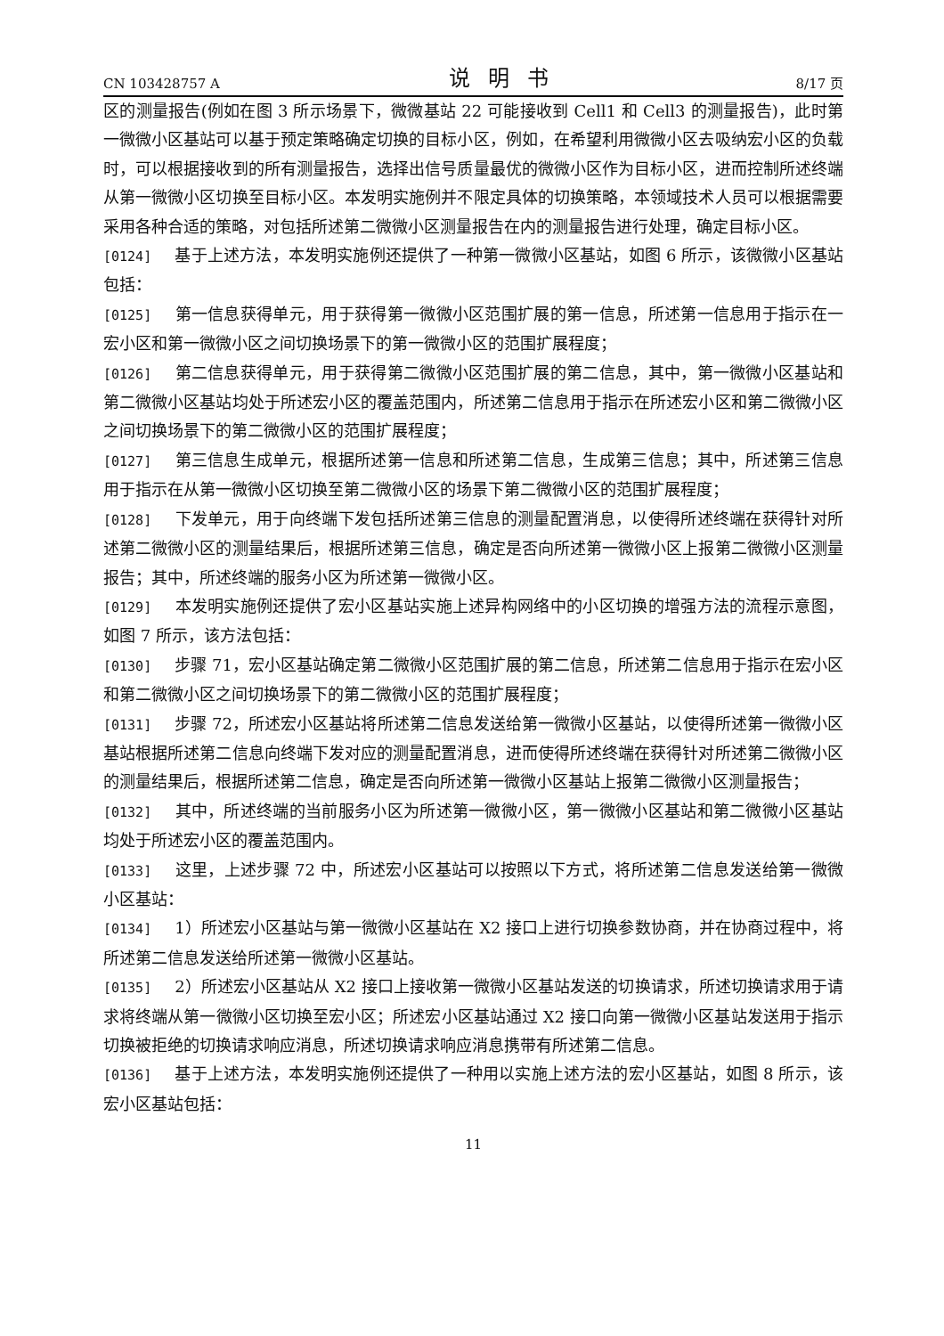CN 103428757 A 说明书 8/17 页
区的测量报告(例如在图 3 所示场景下，微微基站 22 可能接收到 Cell1 和 Cell3 的测量报告)，此时第一微微小区基站可以基于预定策略确定切换的目标小区，例如，在希望利用微微小区去吸纳宏小区的负载时，可以根据接收到的所有测量报告，选择出信号质量最优的微微小区作为目标小区，进而控制所述终端从第一微微小区切换至目标小区。本发明实施例并不限定具体的切换策略，本领域技术人员可以根据需要采用各种合适的策略，对包括所述第二微微小区测量报告在内的测量报告进行处理，确定目标小区。
[0124] 基于上述方法，本发明实施例还提供了一种第一微微小区基站，如图 6 所示，该微微小区基站包括：
[0125] 第一信息获得单元，用于获得第一微微小区范围扩展的第一信息，所述第一信息用于指示在一宏小区和第一微微小区之间切换场景下的第一微微小区的范围扩展程度；
[0126] 第二信息获得单元，用于获得第二微微小区范围扩展的第二信息，其中，第一微微小区基站和第二微微小区基站均处于所述宏小区的覆盖范围内，所述第二信息用于指示在所述宏小区和第二微微小区之间切换场景下的第二微微小区的范围扩展程度；
[0127] 第三信息生成单元，根据所述第一信息和所述第二信息，生成第三信息；其中，所述第三信息用于指示在从第一微微小区切换至第二微微小区的场景下第二微微小区的范围扩展程度；
[0128] 下发单元，用于向终端下发包括所述第三信息的测量配置消息，以使得所述终端在获得针对所述第二微微小区的测量结果后，根据所述第三信息，确定是否向所述第一微微小区上报第二微微小区测量报告；其中，所述终端的服务小区为所述第一微微小区。
[0129] 本发明实施例还提供了宏小区基站实施上述异构网络中的小区切换的增强方法的流程示意图，如图 7 所示，该方法包括：
[0130] 步骤 71，宏小区基站确定第二微微小区范围扩展的第二信息，所述第二信息用于指示在宏小区和第二微微小区之间切换场景下的第二微微小区的范围扩展程度；
[0131] 步骤 72，所述宏小区基站将所述第二信息发送给第一微微小区基站，以使得所述第一微微小区基站根据所述第二信息向终端下发对应的测量配置消息，进而使得所述终端在获得针对所述第二微微小区的测量结果后，根据所述第二信息，确定是否向所述第一微微小区基站上报第二微微小区测量报告；
[0132] 其中，所述终端的当前服务小区为所述第一微微小区，第一微微小区基站和第二微微小区基站均处于所述宏小区的覆盖范围内。
[0133] 这里，上述步骤 72 中，所述宏小区基站可以按照以下方式，将所述第二信息发送给第一微微小区基站：
[0134] 1）所述宏小区基站与第一微微小区基站在 X2 接口上进行切换参数协商，并在协商过程中，将所述第二信息发送给所述第一微微小区基站。
[0135] 2）所述宏小区基站从 X2 接口上接收第一微微小区基站发送的切换请求，所述切换请求用于请求将终端从第一微微小区切换至宏小区；所述宏小区基站通过 X2 接口向第一微微小区基站发送用于指示切换被拒绝的切换请求响应消息，所述切换请求响应消息携带有所述第二信息。
[0136] 基于上述方法，本发明实施例还提供了一种用以实施上述方法的宏小区基站，如图 8 所示，该宏小区基站包括：
11